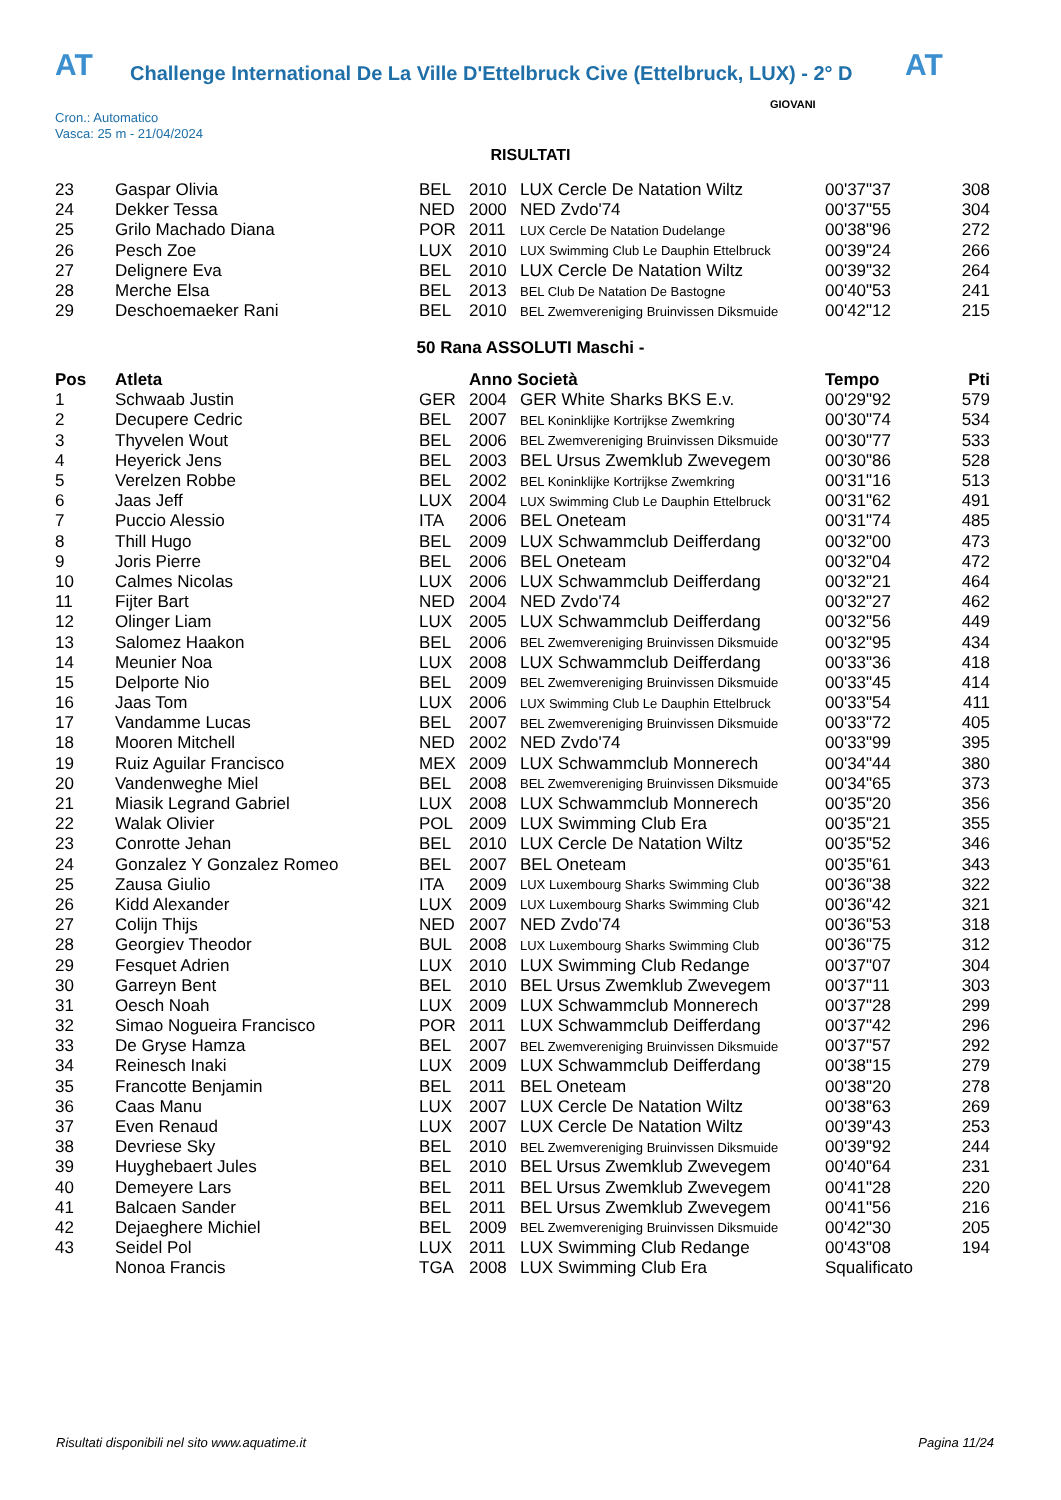AT Challenge International De La Ville D'Ettelbruck Cive (Ettelbruck, LUX) - 2° D AT
Cron.: Automatico
Vasca: 25 m - 21/04/2024
GIOVANI
RISULTATI
| 23 | Gaspar Olivia | BEL | 2010 | LUX Cercle De Natation Wiltz | 00'37"37 | 308 |
| 24 | Dekker Tessa | NED | 2000 | NED Zvdo'74 | 00'37"55 | 304 |
| 25 | Grilo Machado Diana | POR | 2011 | LUX Cercle De Natation Dudelange | 00'38"96 | 272 |
| 26 | Pesch Zoe | LUX | 2010 | LUX Swimming Club Le Dauphin Ettelbruck | 00'39"24 | 266 |
| 27 | Delignere Eva | BEL | 2010 | LUX Cercle De Natation Wiltz | 00'39"32 | 264 |
| 28 | Merche Elsa | BEL | 2013 | BEL Club De Natation De Bastogne | 00'40"53 | 241 |
| 29 | Deschoemaeker Rani | BEL | 2010 | BEL Zwemvereniging Bruinvissen Diksmuide | 00'42"12 | 215 |
50 Rana ASSOLUTI Maschi -
| Pos | Atleta | | Anno Società | | Tempo | Pti |
| --- | --- | --- | --- | --- | --- | --- |
| 1 | Schwaab Justin | GER | 2004 | GER White Sharks BKS E.v. | 00'29"92 | 579 |
| 2 | Decupere Cedric | BEL | 2007 | BEL Koninklijke Kortrijkse Zwemkring | 00'30"74 | 534 |
| 3 | Thyvelen Wout | BEL | 2006 | BEL Zwemvereniging Bruinvissen Diksmuide | 00'30"77 | 533 |
| 4 | Heyerick Jens | BEL | 2003 | BEL Ursus Zwemklub Zwevegem | 00'30"86 | 528 |
| 5 | Verelzen Robbe | BEL | 2002 | BEL Koninklijke Kortrijkse Zwemkring | 00'31"16 | 513 |
| 6 | Jaas Jeff | LUX | 2004 | LUX Swimming Club Le Dauphin Ettelbruck | 00'31"62 | 491 |
| 7 | Puccio Alessio | ITA | 2006 | BEL Oneteam | 00'31"74 | 485 |
| 8 | Thill Hugo | BEL | 2009 | LUX Schwammclub Deifferdang | 00'32"00 | 473 |
| 9 | Joris Pierre | BEL | 2006 | BEL Oneteam | 00'32"04 | 472 |
| 10 | Calmes Nicolas | LUX | 2006 | LUX Schwammclub Deifferdang | 00'32"21 | 464 |
| 11 | Fijter Bart | NED | 2004 | NED Zvdo'74 | 00'32"27 | 462 |
| 12 | Olinger Liam | LUX | 2005 | LUX Schwammclub Deifferdang | 00'32"56 | 449 |
| 13 | Salomez Haakon | BEL | 2006 | BEL Zwemvereniging Bruinvissen Diksmuide | 00'32"95 | 434 |
| 14 | Meunier Noa | LUX | 2008 | LUX Schwammclub Deifferdang | 00'33"36 | 418 |
| 15 | Delporte Nio | BEL | 2009 | BEL Zwemvereniging Bruinvissen Diksmuide | 00'33"45 | 414 |
| 16 | Jaas Tom | LUX | 2006 | LUX Swimming Club Le Dauphin Ettelbruck | 00'33"54 | 411 |
| 17 | Vandamme Lucas | BEL | 2007 | BEL Zwemvereniging Bruinvissen Diksmuide | 00'33"72 | 405 |
| 18 | Mooren Mitchell | NED | 2002 | NED Zvdo'74 | 00'33"99 | 395 |
| 19 | Ruiz Aguilar Francisco | MEX | 2009 | LUX Schwammclub Monnerech | 00'34"44 | 380 |
| 20 | Vandenweghe Miel | BEL | 2008 | BEL Zwemvereniging Bruinvissen Diksmuide | 00'34"65 | 373 |
| 21 | Miasik Legrand Gabriel | LUX | 2008 | LUX Schwammclub Monnerech | 00'35"20 | 356 |
| 22 | Walak Olivier | POL | 2009 | LUX Swimming Club Era | 00'35"21 | 355 |
| 23 | Conrotte Jehan | BEL | 2010 | LUX Cercle De Natation Wiltz | 00'35"52 | 346 |
| 24 | Gonzalez Y Gonzalez Romeo | BEL | 2007 | BEL Oneteam | 00'35"61 | 343 |
| 25 | Zausa Giulio | ITA | 2009 | LUX Luxembourg Sharks Swimming Club | 00'36"38 | 322 |
| 26 | Kidd Alexander | LUX | 2009 | LUX Luxembourg Sharks Swimming Club | 00'36"42 | 321 |
| 27 | Colijn Thijs | NED | 2007 | NED Zvdo'74 | 00'36"53 | 318 |
| 28 | Georgiev Theodor | BUL | 2008 | LUX Luxembourg Sharks Swimming Club | 00'36"75 | 312 |
| 29 | Fesquet Adrien | LUX | 2010 | LUX Swimming Club Redange | 00'37"07 | 304 |
| 30 | Garreyn Bent | BEL | 2010 | BEL Ursus Zwemklub Zwevegem | 00'37"11 | 303 |
| 31 | Oesch Noah | LUX | 2009 | LUX Schwammclub Monnerech | 00'37"28 | 299 |
| 32 | Simao Nogueira Francisco | POR | 2011 | LUX Schwammclub Deifferdang | 00'37"42 | 296 |
| 33 | De Gryse Hamza | BEL | 2007 | BEL Zwemvereniging Bruinvissen Diksmuide | 00'37"57 | 292 |
| 34 | Reinesch Inaki | LUX | 2009 | LUX Schwammclub Deifferdang | 00'38"15 | 279 |
| 35 | Francotte Benjamin | BEL | 2011 | BEL Oneteam | 00'38"20 | 278 |
| 36 | Caas Manu | LUX | 2007 | LUX Cercle De Natation Wiltz | 00'38"63 | 269 |
| 37 | Even Renaud | LUX | 2007 | LUX Cercle De Natation Wiltz | 00'39"43 | 253 |
| 38 | Devriese Sky | BEL | 2010 | BEL Zwemvereniging Bruinvissen Diksmuide | 00'39"92 | 244 |
| 39 | Huyghebaert Jules | BEL | 2010 | BEL Ursus Zwemklub Zwevegem | 00'40"64 | 231 |
| 40 | Demeyere Lars | BEL | 2011 | BEL Ursus Zwemklub Zwevegem | 00'41"28 | 220 |
| 41 | Balcaen Sander | BEL | 2011 | BEL Ursus Zwemklub Zwevegem | 00'41"56 | 216 |
| 42 | Dejaeghere Michiel | BEL | 2009 | BEL Zwemvereniging Bruinvissen Diksmuide | 00'42"30 | 205 |
| 43 | Seidel Pol | LUX | 2011 | LUX Swimming Club Redange | 00'43"08 | 194 |
| | Nonoa Francis | TGA | 2008 | LUX Swimming Club Era | Squalificato | |
Risultati disponibili nel sito www.aquatime.it
Pagina 11/24